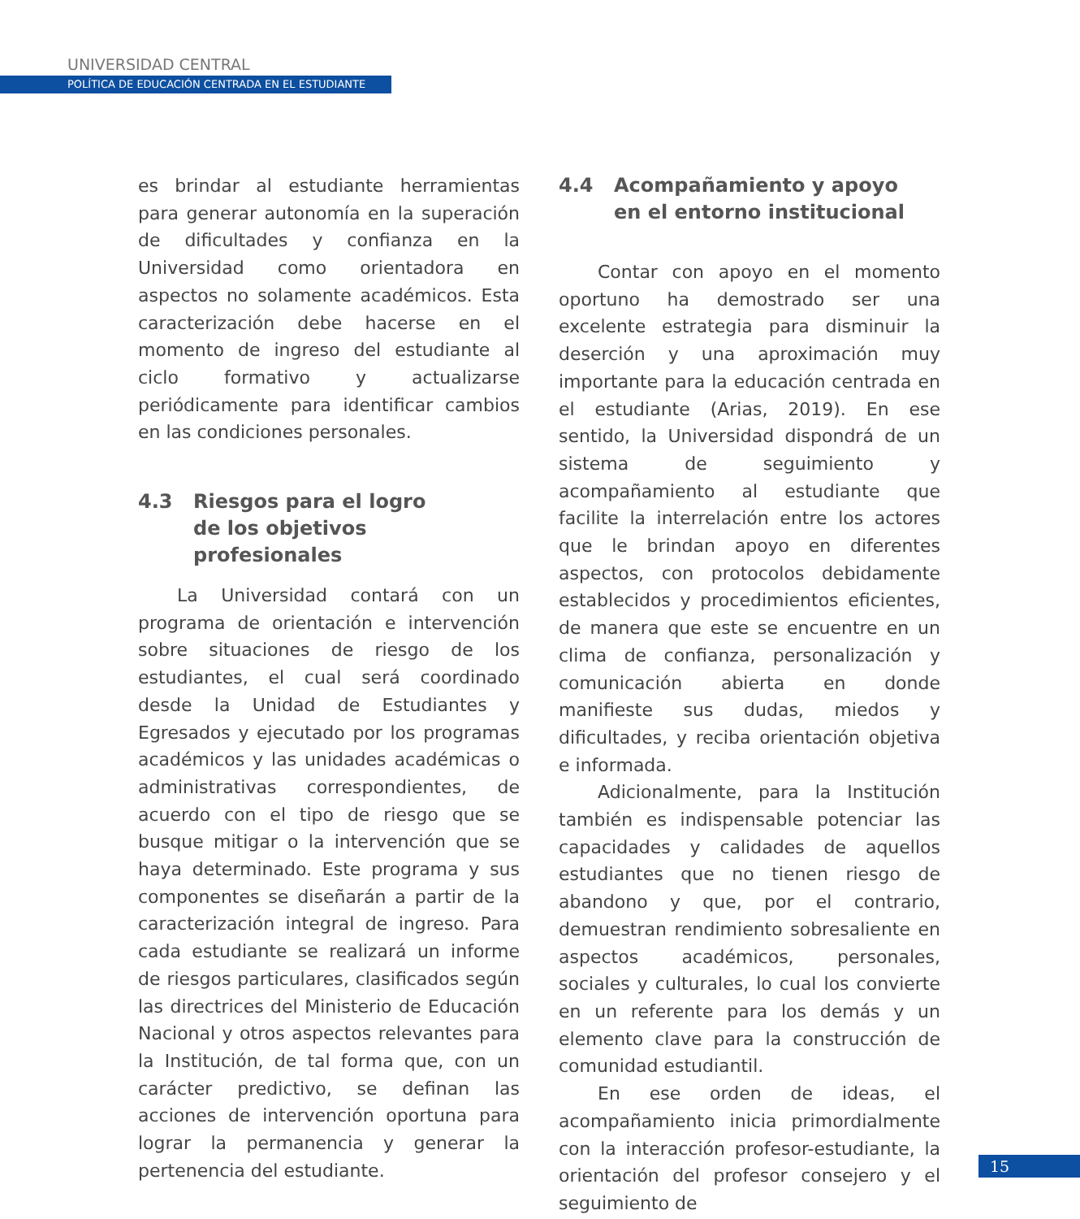UNIVERSIDAD CENTRAL
POLÍTICA DE EDUCACIÓN CENTRADA EN EL ESTUDIANTE
es brindar al estudiante herramientas para generar autonomía en la superación de dificultades y confianza en la Universidad como orientadora en aspectos no solamente académicos. Esta caracterización debe hacerse en el momento de ingreso del estudiante al ciclo formativo y actualizarse periódicamente para identificar cambios en las condiciones personales.
4.3 Riesgos para el logro
de los objetivos profesionales
La Universidad contará con un programa de orientación e intervención sobre situaciones de riesgo de los estudiantes, el cual será coordinado desde la Unidad de Estudiantes y Egresados y ejecutado por los programas académicos y las unidades académicas o administrativas correspondientes, de acuerdo con el tipo de riesgo que se busque mitigar o la intervención que se haya determinado. Este programa y sus componentes se diseñarán a partir de la caracterización integral de ingreso. Para cada estudiante se realizará un informe de riesgos particulares, clasificados según las directrices del Ministerio de Educación Nacional y otros aspectos relevantes para la Institución, de tal forma que, con un carácter predictivo, se definan las acciones de intervención oportuna para lograr la permanencia y generar la pertenencia del estudiante.
4.4 Acompañamiento y apoyo
en el entorno institucional
Contar con apoyo en el momento oportuno ha demostrado ser una excelente estrategia para disminuir la deserción y una aproximación muy importante para la educación centrada en el estudiante (Arias, 2019). En ese sentido, la Universidad dispondrá de un sistema de seguimiento y acompañamiento al estudiante que facilite la interrelación entre los actores que le brindan apoyo en diferentes aspectos, con protocolos debidamente establecidos y procedimientos eficientes, de manera que este se encuentre en un clima de confianza, personalización y comunicación abierta en donde manifieste sus dudas, miedos y dificultades, y reciba orientación objetiva e informada.
Adicionalmente, para la Institución también es indispensable potenciar las capacidades y calidades de aquellos estudiantes que no tienen riesgo de abandono y que, por el contrario, demuestran rendimiento sobresaliente en aspectos académicos, personales, sociales y culturales, lo cual los convierte en un referente para los demás y un elemento clave para la construcción de comunidad estudiantil.
En ese orden de ideas, el acompañamiento inicia primordialmente con la interacción profesor-estudiante, la orientación del profesor consejero y el seguimiento de
15